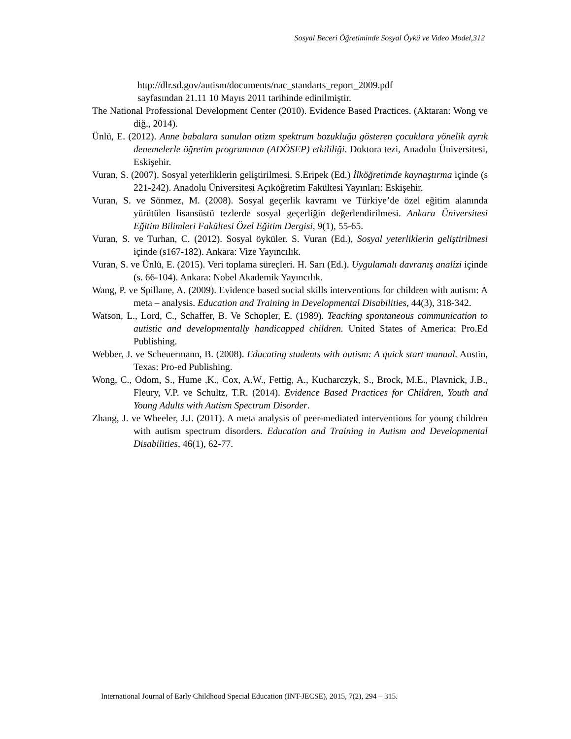Sosyal Beceri Öğretiminde Sosyal Öykü ve Video Model,312
http://dlr.sd.gov/autism/documents/nac_standarts_report_2009.pdf
sayfasından 21.11 10 Mayıs 2011 tarihinde edinilmiştir.
The National Professional Development Center (2010). Evidence Based Practices. (Aktaran: Wong ve diğ., 2014).
Ünlü, E. (2012). Anne babalara sunulan otizm spektrum bozukluğu gösteren çocuklara yönelik ayrık denemelerle öğretim programının (ADÖSEP) etkililiği. Doktora tezi, Anadolu Üniversitesi, Eskişehir.
Vuran, S. (2007). Sosyal yeterliklerin geliştirilmesi. S.Eripek (Ed.) İlköğretimde kaynaştırma içinde (s 221-242). Anadolu Üniversitesi Açıköğretim Fakültesi Yayınları: Eskişehir.
Vuran, S. ve Sönmez, M. (2008). Sosyal geçerlik kavramı ve Türkiye’de özel eğitim alanında yürütülen lisansüstü tezlerde sosyal geçerliğin değerlendirilmesi. Ankara Üniversitesi Eğitim Bilimleri Fakültesi Özel Eğitim Dergisi, 9(1), 55-65.
Vuran, S. ve Turhan, C. (2012). Sosyal öyküler. S. Vuran (Ed.), Sosyal yeterliklerin geliştirilmesi içinde (s167-182). Ankara: Vize Yayıncılık.
Vuran, S. ve Ünlü, E. (2015). Veri toplama süreçleri. H. Sarı (Ed.). Uygulamalı davranış analizi içinde (s. 66-104). Ankara: Nobel Akademik Yayıncılık.
Wang, P. ve Spillane, A. (2009). Evidence based social skills interventions for children with autism: A meta – analysis. Education and Training in Developmental Disabilities, 44(3), 318-342.
Watson, L., Lord, C., Schaffer, B. Ve Schopler, E. (1989). Teaching spontaneous communication to autistic and developmentally handicapped children. United States of America: Pro.Ed Publishing.
Webber, J. ve Scheuermann, B. (2008). Educating students with autism: A quick start manual. Austin, Texas: Pro-ed Publishing.
Wong, C., Odom, S., Hume ,K., Cox, A.W., Fettig, A., Kucharczyk, S., Brock, M.E., Plavnick, J.B., Fleury, V.P. ve Schultz, T.R. (2014). Evidence Based Practices for Children, Youth and Young Adults with Autism Spectrum Disorder.
Zhang, J. ve Wheeler, J.J. (2011). A meta analysis of peer-mediated interventions for young children with autism spectrum disorders. Education and Training in Autism and Developmental Disabilities, 46(1), 62-77.
International Journal of Early Childhood Special Education (INT-JECSE), 2015, 7(2), 294 – 315.